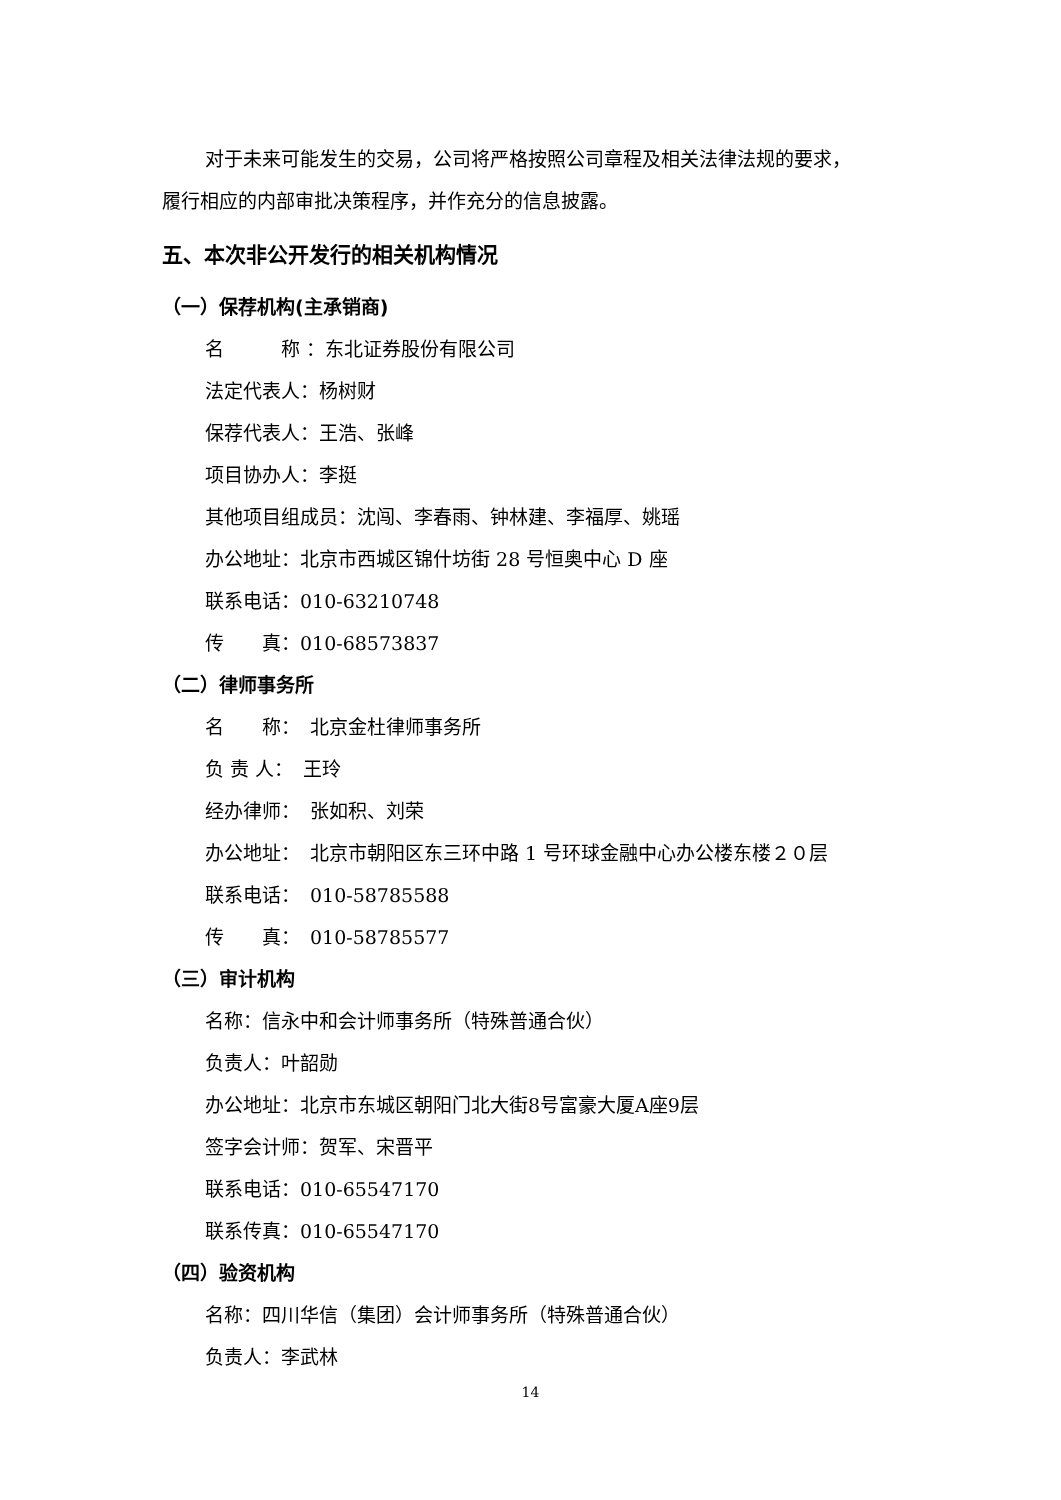对于未来可能发生的交易，公司将严格按照公司章程及相关法律法规的要求，
履行相应的内部审批决策程序，并作充分的信息披露。
五、本次非公开发行的相关机构情况
（一）保荐机构(主承销商)
名　　　称 ：东北证券股份有限公司
法定代表人：杨树财
保荐代表人：王浩、张峰
项目协办人：李挺
其他项目组成员：沈闯、李春雨、钟林建、李福厚、姚瑶
办公地址：北京市西城区锦什坊街 28 号恒奥中心 D 座
联系电话：010-63210748
传　　真：010-68573837
（二）律师事务所
名　　称：　北京金杜律师事务所
负 责 人：　王玲
经办律师：　张如积、刘荣
办公地址：　北京市朝阳区东三环中路 1 号环球金融中心办公楼东楼２０层
联系电话：　010-58785588
传　　真：　010-58785577
（三）审计机构
名称：信永中和会计师事务所（特殊普通合伙）
负责人：叶韶勋
办公地址：北京市东城区朝阳门北大街8号富豪大厦A座9层
签字会计师：贺军、宋晋平
联系电话：010-65547170
联系传真：010-65547170
（四）验资机构
名称：四川华信（集团）会计师事务所（特殊普通合伙）
负责人：李武林
14